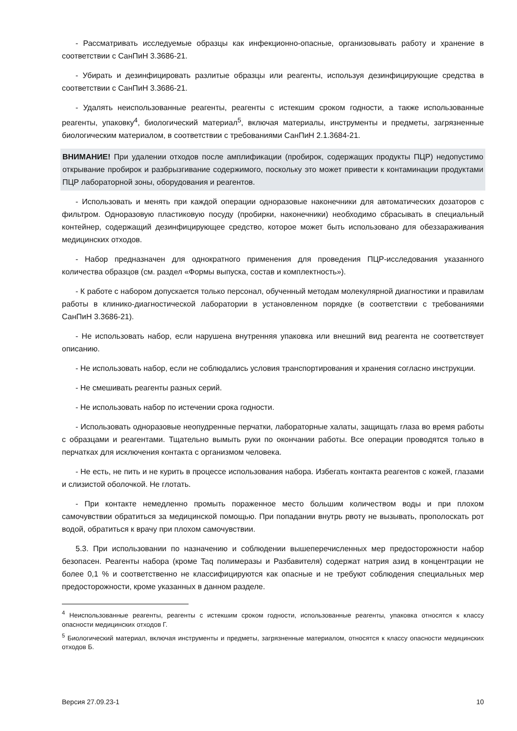- Рассматривать исследуемые образцы как инфекционно-опасные, организовывать работу и хранение в соответствии с СанПиН 3.3686-21.
- Убирать и дезинфицировать разлитые образцы или реагенты, используя дезинфицирующие средства в соответствии с СанПиН 3.3686-21.
- Удалять неиспользованные реагенты, реагенты с истекшим сроком годности, а также использованные реагенты, упаковку<sup>4</sup>, биологический материал<sup>5</sup>, включая материалы, инструменты и предметы, загрязненные биологическим материалом, в соответствии с требованиями СанПиН 2.1.3684-21.
ВНИМАНИЕ! При удалении отходов после амплификации (пробирок, содержащих продукты ПЦР) недопустимо открывание пробирок и разбрызгивание содержимого, поскольку это может привести к контаминации продуктами ПЦР лабораторной зоны, оборудования и реагентов.
- Использовать и менять при каждой операции одноразовые наконечники для автоматических дозаторов с фильтром. Одноразовую пластиковую посуду (пробирки, наконечники) необходимо сбрасывать в специальный контейнер, содержащий дезинфицирующее средство, которое может быть использовано для обеззараживания медицинских отходов.
- Набор предназначен для однократного применения для проведения ПЦР-исследования указанного количества образцов (см. раздел «Формы выпуска, состав и комплектность»).
- К работе с набором допускается только персонал, обученный методам молекулярной диагностики и правилам работы в клинико-диагностической лаборатории в установленном порядке (в соответствии с требованиями СанПиН 3.3686-21).
- Не использовать набор, если нарушена внутренняя упаковка или внешний вид реагента не соответствует описанию.
- Не использовать набор, если не соблюдались условия транспортирования и хранения согласно инструкции.
- Не смешивать реагенты разных серий.
- Не использовать набор по истечении срока годности.
- Использовать одноразовые неопудренные перчатки, лабораторные халаты, защищать глаза во время работы с образцами и реагентами. Тщательно вымыть руки по окончании работы. Все операции проводятся только в перчатках для исключения контакта с организмом человека.
- Не есть, не пить и не курить в процессе использования набора. Избегать контакта реагентов с кожей, глазами и слизистой оболочкой. Не глотать.
- При контакте немедленно промыть пораженное место большим количеством воды и при плохом самочувствии обратиться за медицинской помощью. При попадании внутрь рвоту не вызывать, прополоскать рот водой, обратиться к врачу при плохом самочувствии.
5.3. При использовании по назначению и соблюдении вышеперечисленных мер предосторожности набор безопасен. Реагенты набора (кроме Taq полимеразы и Разбавителя) содержат натрия азид в концентрации не более 0,1 % и соответственно не классифицируются как опасные и не требуют соблюдения специальных мер предосторожности, кроме указанных в данном разделе.
<sup>4</sup> Неиспользованные реагенты, реагенты с истекшим сроком годности, использованные реагенты, упаковка относятся к классу опасности медицинских отходов Г.
<sup>5</sup> Биологический материал, включая инструменты и предметы, загрязненные материалом, относятся к классу опасности медицинских отходов Б.
Версия 27.09.23-1 10